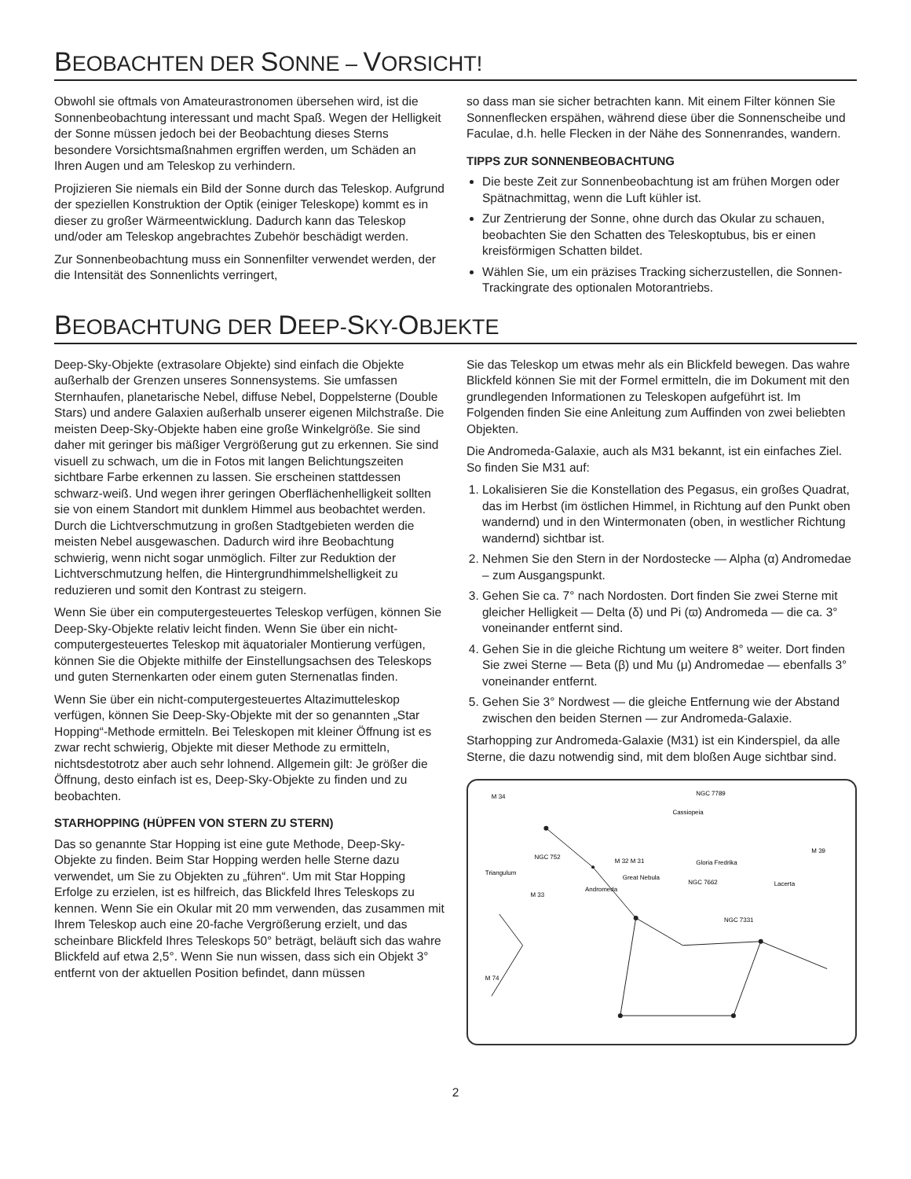BEOBACHTEN DER SONNE – VORSICHT!
Obwohl sie oftmals von Amateurastronomen übersehen wird, ist die Sonnenbeobachtung interessant und macht Spaß. Wegen der Helligkeit der Sonne müssen jedoch bei der Beobachtung dieses Sterns besondere Vorsichtsmaßnahmen ergriffen werden, um Schäden an Ihren Augen und am Teleskop zu verhindern.
Projizieren Sie niemals ein Bild der Sonne durch das Teleskop. Aufgrund der speziellen Konstruktion der Optik (einiger Teleskope) kommt es in dieser zu großer Wärmeentwicklung. Dadurch kann das Teleskop und/oder am Teleskop angebrachtes Zubehör beschädigt werden.
Zur Sonnenbeobachtung muss ein Sonnenfilter verwendet werden, der die Intensität des Sonnenlichts verringert,
so dass man sie sicher betrachten kann. Mit einem Filter können Sie Sonnenflecken erspähen, während diese über die Sonnenscheibe und Faculae, d.h. helle Flecken in der Nähe des Sonnenrandes, wandern.
TIPPS ZUR SONNENBEOBACHTUNG
Die beste Zeit zur Sonnenbeobachtung ist am frühen Morgen oder Spätnachmittag, wenn die Luft kühler ist.
Zur Zentrierung der Sonne, ohne durch das Okular zu schauen, beobachten Sie den Schatten des Teleskoptubus, bis er einen kreisförmigen Schatten bildet.
Wählen Sie, um ein präzises Tracking sicherzustellen, die Sonnen-Trackingrate des optionalen Motorantriebs.
BEOBACHTUNG DER DEEP-SKY-OBJEKTE
Deep-Sky-Objekte (extrasolare Objekte) sind einfach die Objekte außerhalb der Grenzen unseres Sonnensystems. Sie umfassen Sternhaufen, planetarische Nebel, diffuse Nebel, Doppelsterne (Double Stars) und andere Galaxien außerhalb unserer eigenen Milchstraße. Die meisten Deep-Sky-Objekte haben eine große Winkelgröße. Sie sind daher mit geringer bis mäßiger Vergrößerung gut zu erkennen. Sie sind visuell zu schwach, um die in Fotos mit langen Belichtungszeiten sichtbare Farbe erkennen zu lassen. Sie erscheinen stattdessen schwarz-weiß. Und wegen ihrer geringen Oberflächenhelligkeit sollten sie von einem Standort mit dunklem Himmel aus beobachtet werden. Durch die Lichtverschmutzung in großen Stadtgebieten werden die meisten Nebel ausgewaschen. Dadurch wird ihre Beobachtung schwierig, wenn nicht sogar unmöglich. Filter zur Reduktion der Lichtverschmutzung helfen, die Hintergrundhimmelshelligkeit zu reduzieren und somit den Kontrast zu steigern.
Wenn Sie über ein computergesteuertes Teleskop verfügen, können Sie Deep-Sky-Objekte relativ leicht finden. Wenn Sie über ein nicht-computergesteuertes Teleskop mit äquatorialer Montierung verfügen, können Sie die Objekte mithilfe der Einstellungsachsen des Teleskops und guten Sternenkarten oder einem guten Sternenatlas finden.
Wenn Sie über ein nicht-computergesteuertes Altazimutteleskop verfügen, können Sie Deep-Sky-Objekte mit der so genannten „Star Hopping“-Methode ermitteln. Bei Teleskopen mit kleiner Öffnung ist es zwar recht schwierig, Objekte mit dieser Methode zu ermitteln, nichtsdestotrotz aber auch sehr lohnend. Allgemein gilt: Je größer die Öffnung, desto einfach ist es, Deep-Sky-Objekte zu finden und zu beobachten.
STARHOPPING (HÜPFEN VON STERN ZU STERN)
Das so genannte Star Hopping ist eine gute Methode, Deep-Sky-Objekte zu finden. Beim Star Hopping werden helle Sterne dazu verwendet, um Sie zu Objekten zu „führen“. Um mit Star Hopping Erfolge zu erzielen, ist es hilfreich, das Blickfeld Ihres Teleskops zu kennen. Wenn Sie ein Okular mit 20 mm verwenden, das zusammen mit Ihrem Teleskop auch eine 20-fache Vergrößerung erzielt, und das scheinbare Blickfeld Ihres Teleskops 50° beträgt, beläuft sich das wahre Blickfeld auf etwa 2,5°. Wenn Sie nun wissen, dass sich ein Objekt 3° entfernt von der aktuellen Position befindet, dann müssen
Sie das Teleskop um etwas mehr als ein Blickfeld bewegen. Das wahre Blickfeld können Sie mit der Formel ermitteln, die im Dokument mit den grundlegenden Informationen zu Teleskopen aufgeführt ist. Im Folgenden finden Sie eine Anleitung zum Auffinden von zwei beliebten Objekten.
Die Andromeda-Galaxie, auch als M31 bekannt, ist ein einfaches Ziel. So finden Sie M31 auf:
1. Lokalisieren Sie die Konstellation des Pegasus, ein großes Quadrat, das im Herbst (im östlichen Himmel, in Richtung auf den Punkt oben wandernd) und in den Wintermonaten (oben, in westlicher Richtung wandernd) sichtbar ist.
2. Nehmen Sie den Stern in der Nordostecke — Alpha (α) Andromedae – zum Ausgangspunkt.
3. Gehen Sie ca. 7° nach Nordosten. Dort finden Sie zwei Sterne mit gleicher Helligkeit — Delta (δ) und Pi (ϖ) Andromeda — die ca. 3° voneinander entfernt sind.
4. Gehen Sie in die gleiche Richtung um weitere 8° weiter. Dort finden Sie zwei Sterne — Beta (β) und Mu (μ) Andromedae — ebenfalls 3° voneinander entfernt.
5. Gehen Sie 3° Nordwest — die gleiche Entfernung wie der Abstand zwischen den beiden Sternen — zur Andromeda-Galaxie.
Starhopping zur Andromeda-Galaxie (M31) ist ein Kinderspiel, da alle Sterne, die dazu notwendig sind, mit dem bloßen Auge sichtbar sind.
M 34
NGC 7789
Cassiopeia
M 39
NGC 752
Triangulum
M 32 M 31
Great Nebula
Gloria Fredrika
NGC 7662
Lacerta
Andromeda
M 33
NGC 7331
M 74
2